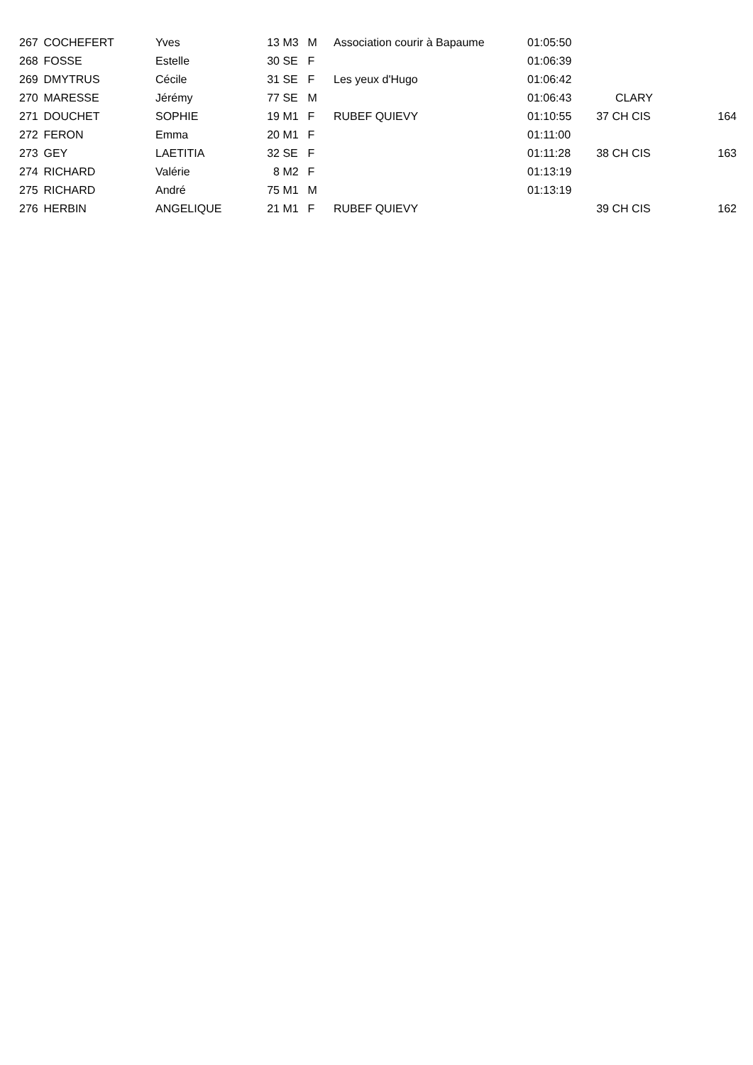| 267 | COCHEFERT | Yves | 13 | M3 | M | Association courir à Bapaume | 01:05:50 | | | |
| 268 | FOSSE | Estelle | 30 | SE | F | | 01:06:39 | | | |
| 269 | DMYTRUS | Cécile | 31 | SE | F | Les yeux d'Hugo | 01:06:42 | | | |
| 270 | MARESSE | Jérémy | 77 | SE | M | | 01:06:43 | | CLARY | |
| 271 | DOUCHET | SOPHIE | 19 | M1 | F | RUBEF QUIEVY | 01:10:55 | 37 | CH CIS | 164 |
| 272 | FERON | Emma | 20 | M1 | F | | 01:11:00 | | | |
| 273 | GEY | LAETITIA | 32 | SE | F | | 01:11:28 | 38 | CH CIS | 163 |
| 274 | RICHARD | Valérie | 8 | M2 | F | | 01:13:19 | | | |
| 275 | RICHARD | André | 75 | M1 | M | | 01:13:19 | | | |
| 276 | HERBIN | ANGELIQUE | 21 | M1 | F | RUBEF QUIEVY | | 39 | CH CIS | 162 |